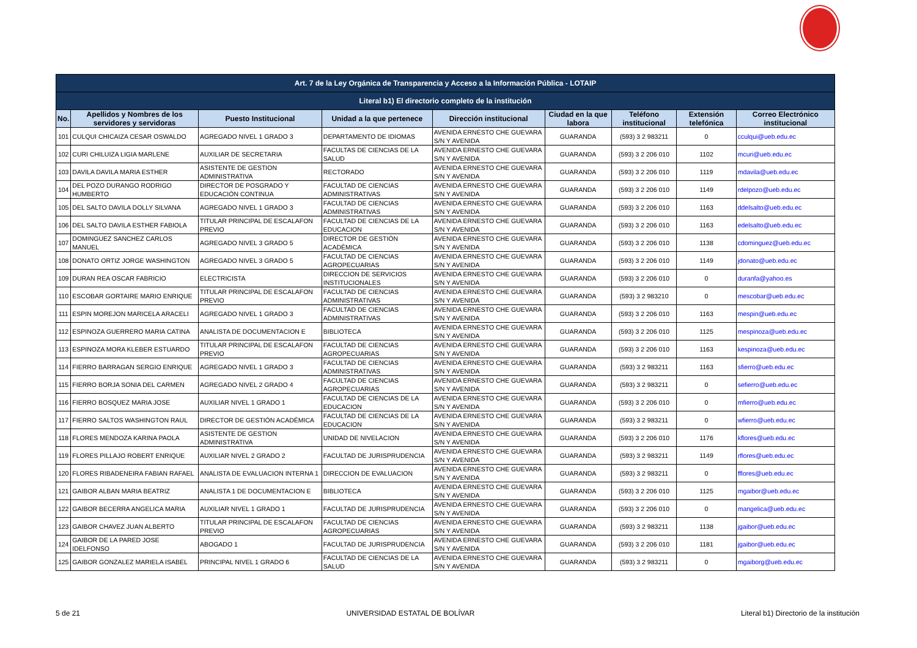| Art. 7 de la Ley Orgánica de Transparencia y Acceso a la Información Pública - LOTAIP | | | | | | | | |
| --- | --- | --- | --- | --- | --- | --- | --- | --- |
| Literal b1) El directorio completo de la institución | | | | | | | | |
| No. | Apellidos y Nombres de los servidores y servidoras | Puesto Institucional | Unidad a la que pertenece | Dirección institucional | Ciudad en la que labora | Teléfono institucional | Extensión telefónica | Correo Electrónico institucional |
| 101 | CULQUI CHICAIZA CESAR OSWALDO | AGREGADO NIVEL 1 GRADO 3 | DEPARTAMENTO DE IDIOMAS | AVENIDA ERNESTO CHE GUEVARA S/N Y AVENIDA | GUARANDA | (593) 3 2 983211 | 0 | cculqui@ueb.edu.ec |
| 102 | CURI CHILUIZA LIGIA MARLENE | AUXILIAR DE SECRETARIA | FACULTAS DE CIENCIAS DE LA SALUD | AVENIDA ERNESTO CHE GUEVARA S/N Y AVENIDA | GUARANDA | (593) 3 2 206 010 | 1102 | mcuri@ueb.edu.ec |
| 103 | DAVILA DAVILA MARIA ESTHER | ASISTENTE DE GESTION ADMINISTRATIVA | RECTORADO | AVENIDA ERNESTO CHE GUEVARA S/N Y AVENIDA | GUARANDA | (593) 3 2 206 010 | 1119 | mdavila@ueb.edu.ec |
| 104 | DEL POZO DURANGO RODRIGO HUMBERTO | DIRECTOR DE POSGRADO Y EDUCACIÓN CONTINUA | FACULTAD DE CIENCIAS ADMINISTRATIVAS | AVENIDA ERNESTO CHE GUEVARA S/N Y AVENIDA | GUARANDA | (593) 3 2 206 010 | 1149 | rdelpozo@ueb.edu.ec |
| 105 | DEL SALTO DAVILA DOLLY SILVANA | AGREGADO NIVEL 1 GRADO 3 | FACULTAD DE CIENCIAS ADMINISTRATIVAS | AVENIDA ERNESTO CHE GUEVARA S/N Y AVENIDA | GUARANDA | (593) 3 2 206 010 | 1163 | ddelsalto@ueb.edu.ec |
| 106 | DEL SALTO DAVILA ESTHER FABIOLA | TITULAR PRINCIPAL DE ESCALAFON PREVIO | FACULTAD DE CIENCIAS DE LA EDUCACION | AVENIDA ERNESTO CHE GUEVARA S/N Y AVENIDA | GUARANDA | (593) 3 2 206 010 | 1163 | edelsalto@ueb.edu.ec |
| 107 | DOMINGUEZ SANCHEZ CARLOS MANUEL | AGREGADO NIVEL 3 GRADO 5 | DIRECTOR DE GESTIÓN ACADÉMICA | AVENIDA ERNESTO CHE GUEVARA S/N Y AVENIDA | GUARANDA | (593) 3 2 206 010 | 1138 | cdominguez@ueb.edu.ec |
| 108 | DONATO ORTIZ JORGE WASHINGTON | AGREGADO NIVEL 3 GRADO 5 | FACULTAD DE CIENCIAS AGROPECUARIAS | AVENIDA ERNESTO CHE GUEVARA S/N Y AVENIDA | GUARANDA | (593) 3 2 206 010 | 1149 | jdonato@ueb.edu.ec |
| 109 | DURAN REA OSCAR FABRICIO | ELECTRICISTA | DIRECCION DE SERVICIOS INSTITUCIONALES | AVENIDA ERNESTO CHE GUEVARA S/N Y AVENIDA | GUARANDA | (593) 3 2 206 010 | 0 | duranfa@yahoo.es |
| 110 | ESCOBAR GORTAIRE MARIO ENRIQUE | TITULAR PRINCIPAL DE ESCALAFON PREVIO | FACULTAD DE CIENCIAS ADMINISTRATIVAS | AVENIDA ERNESTO CHE GUEVARA S/N Y AVENIDA | GUARANDA | (593) 3 2 983210 | 0 | mescobar@ueb.edu.ec |
| 111 | ESPIN MOREJON MARICELA ARACELI | AGREGADO NIVEL 1 GRADO 3 | FACULTAD DE CIENCIAS ADMINISTRATIVAS | AVENIDA ERNESTO CHE GUEVARA S/N Y AVENIDA | GUARANDA | (593) 3 2 206 010 | 1163 | mespin@ueb.edu.ec |
| 112 | ESPINOZA GUERRERO MARIA CATINA | ANALISTA DE DOCUMENTACION E | BIBLIOTECA | AVENIDA ERNESTO CHE GUEVARA S/N Y AVENIDA | GUARANDA | (593) 3 2 206 010 | 1125 | mespinoza@ueb.edu.ec |
| 113 | ESPINOZA MORA KLEBER ESTUARDO | TITULAR PRINCIPAL DE ESCALAFON PREVIO | FACULTAD DE CIENCIAS AGROPECUARIAS | AVENIDA ERNESTO CHE GUEVARA S/N Y AVENIDA | GUARANDA | (593) 3 2 206 010 | 1163 | kespinoza@ueb.edu.ec |
| 114 | FIERRO BARRAGAN SERGIO ENRIQUE | AGREGADO NIVEL 1 GRADO 3 | FACULTAD DE CIENCIAS ADMINISTRATIVAS | AVENIDA ERNESTO CHE GUEVARA S/N Y AVENIDA | GUARANDA | (593) 3 2 983211 | 1163 | sfierro@ueb.edu.ec |
| 115 | FIERRO BORJA SONIA DEL CARMEN | AGREGADO NIVEL 2 GRADO 4 | FACULTAD DE CIENCIAS AGROPECUARIAS | AVENIDA ERNESTO CHE GUEVARA S/N Y AVENIDA | GUARANDA | (593) 3 2 983211 | 0 | sefierro@ueb.edu.ec |
| 116 | FIERRO BOSQUEZ MARIA JOSE | AUXILIAR NIVEL 1 GRADO 1 | FACULTAD DE CIENCIAS DE LA EDUCACION | AVENIDA ERNESTO CHE GUEVARA S/N Y AVENIDA | GUARANDA | (593) 3 2 206 010 | 0 | mfierro@ueb.edu.ec |
| 117 | FIERRO SALTOS WASHINGTON RAUL | DIRECTOR DE GESTIÓN ACADÉMICA | FACULTAD DE CIENCIAS DE LA EDUCACION | AVENIDA ERNESTO CHE GUEVARA S/N Y AVENIDA | GUARANDA | (593) 3 2 983211 | 0 | wfierro@ueb.edu.ec |
| 118 | FLORES MENDOZA KARINA PAOLA | ASISTENTE DE GESTION ADMINISTRATIVA | UNIDAD DE NIVELACION | AVENIDA ERNESTO CHE GUEVARA S/N Y AVENIDA | GUARANDA | (593) 3 2 206 010 | 1176 | kflores@ueb.edu.ec |
| 119 | FLORES PILLAJO ROBERT ENRIQUE | AUXILIAR NIVEL 2 GRADO 2 | FACULTAD DE JURISPRUDENCIA | AVENIDA ERNESTO CHE GUEVARA S/N Y AVENIDA | GUARANDA | (593) 3 2 983211 | 1149 | rflores@ueb.edu.ec |
| 120 | FLORES RIBADENEIRA FABIAN RAFAEL | ANALISTA DE EVALUACION INTERNA 1 | DIRECCION DE EVALUACION | AVENIDA ERNESTO CHE GUEVARA S/N Y AVENIDA | GUARANDA | (593) 3 2 983211 | 0 | fflores@ueb.edu.ec |
| 121 | GAIBOR ALBAN MARIA BEATRIZ | ANALISTA 1 DE DOCUMENTACION E | BIBLIOTECA | AVENIDA ERNESTO CHE GUEVARA S/N Y AVENIDA | GUARANDA | (593) 3 2 206 010 | 1125 | mgaibor@ueb.edu.ec |
| 122 | GAIBOR BECERRA ANGELICA MARIA | AUXILIAR NIVEL 1 GRADO 1 | FACULTAD DE JURISPRUDENCIA | AVENIDA ERNESTO CHE GUEVARA S/N Y AVENIDA | GUARANDA | (593) 3 2 206 010 | 0 | mangelica@ueb.edu.ec |
| 123 | GAIBOR CHAVEZ JUAN ALBERTO | TITULAR PRINCIPAL DE ESCALAFON PREVIO | FACULTAD DE CIENCIAS AGROPECUARIAS | AVENIDA ERNESTO CHE GUEVARA S/N Y AVENIDA | GUARANDA | (593) 3 2 983211 | 1138 | jgaibor@ueb.edu.ec |
| 124 | GAIBOR DE LA PARED JOSE IDELFONSO | ABOGADO 1 | FACULTAD DE JURISPRUDENCIA | AVENIDA ERNESTO CHE GUEVARA S/N Y AVENIDA | GUARANDA | (593) 3 2 206 010 | 1181 | jgaibor@ueb.edu.ec |
| 125 | GAIBOR GONZALEZ MARIELA ISABEL | PRINCIPAL NIVEL 1 GRADO 6 | FACULTAD DE CIENCIAS DE LA SALUD | AVENIDA ERNESTO CHE GUEVARA S/N Y AVENIDA | GUARANDA | (593) 3 2 983211 | 0 | mgaiborg@ueb.edu.ec |
5 de 21 UNIVERSIDAD ESTATAL DE BOLÍVAR Literal b1) Directorio de la institución